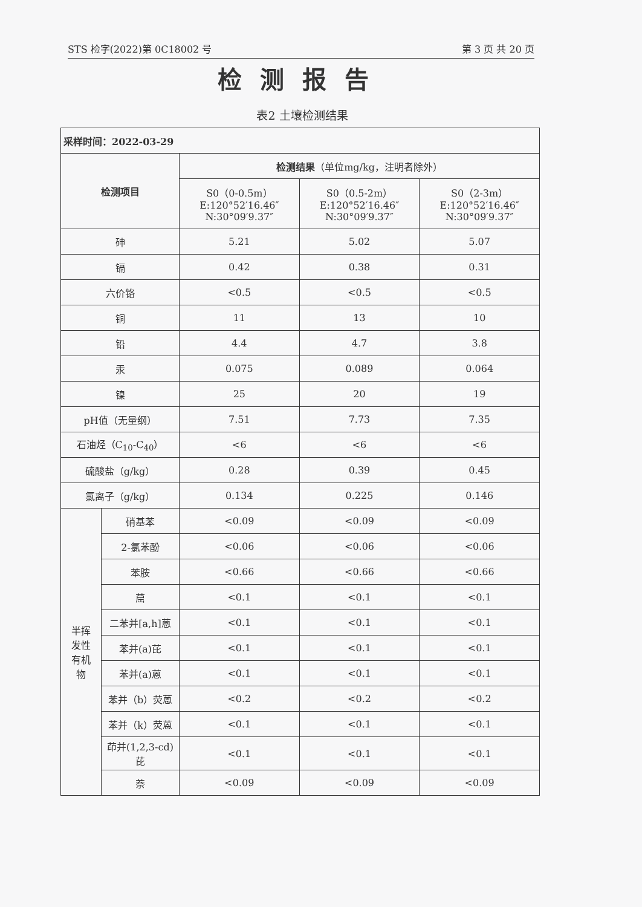STS 检字(2022)第 0C18002 号 第 3 页 共 20 页
检测报告
表2 土壤检测结果
| 采样时间：2022-03-29 | | | | |
| 检测项目 | | 检测结果 （单位mg/kg，注明者除外） | | |
| | | S0（0-0.5m） E:120°52′16.46″ N:30°09′9.37″ | S0（0.5-2m） E:120°52′16.46″ N:30°09′9.37″ | S0（2-3m） E:120°52′16.46″ N:30°09′9.37″ |
| 砷 | | 5.21 | 5.02 | 5.07 |
| 镉 | | 0.42 | 0.38 | 0.31 |
| 六价铬 | | <0.5 | <0.5 | <0.5 |
| 铜 | | 11 | 13 | 10 |
| 铅 | | 4.4 | 4.7 | 3.8 |
| 汞 | | 0.075 | 0.089 | 0.064 |
| 镍 | | 25 | 20 | 19 |
| pH值（无量纲） | | 7.51 | 7.73 | 7.35 |
| 石油烃（C<sub>10</sub>-C<sub>40</sub>） | | <6 | <6 | <6 |
| 硫酸盐（g/kg） | | 0.28 | 0.39 | 0.45 |
| 氯离子（g/kg） | | 0.134 | 0.225 | 0.146 |
| 半挥 发性 有机 物 | 硝基苯 | <0.09 | <0.09 | <0.09 |
| | 2-氯苯酚 | <0.06 | <0.06 | <0.06 |
| | 苯胺 | <0.66 | <0.66 | <0.66 |
| | 䓛 | <0.1 | <0.1 | <0.1 |
| | 二苯并[a,h]蒽 | <0.1 | <0.1 | <0.1 |
| | 苯并(a)芘 | <0.1 | <0.1 | <0.1 |
| | 苯并(a)蒽 | <0.1 | <0.1 | <0.1 |
| | 苯并（b）荧蒽 | <0.2 | <0.2 | <0.2 |
| | 苯并（k）荧蒽 | <0.1 | <0.1 | <0.1 |
| | 茚并(1,2,3-cd) 芘 | <0.1 | <0.1 | <0.1 |
| | 萘 | <0.09 | <0.09 | <0.09 |